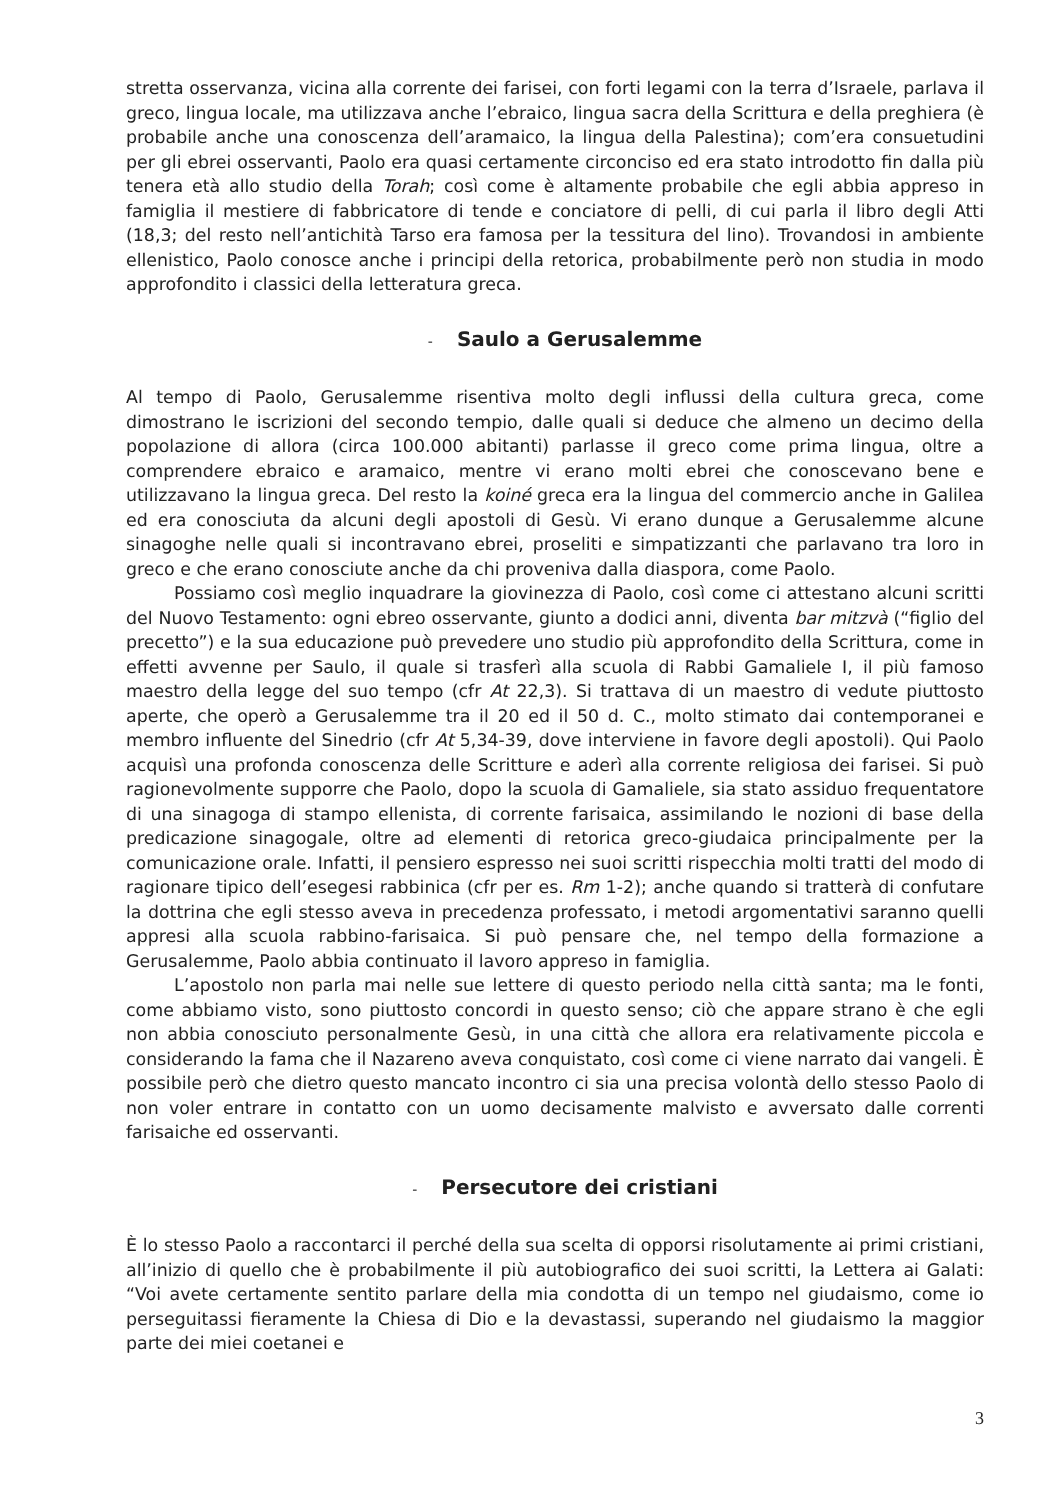stretta osservanza, vicina alla corrente dei farisei, con forti legami con la terra d’Israele, parlava il greco, lingua locale, ma utilizzava anche l’ebraico, lingua sacra della Scrittura e della preghiera (è probabile anche una conoscenza dell’aramaico, la lingua della Palestina); com’era consuetudini per gli ebrei osservanti, Paolo era quasi certamente circonciso ed era stato introdotto fin dalla più tenera età allo studio della Torah; così come è altamente probabile che egli abbia appreso in famiglia il mestiere di fabbricatore di tende e conciatore di pelli, di cui parla il libro degli Atti (18,3; del resto nell’antichità Tarso era famosa per la tessitura del lino). Trovandosi in ambiente ellenistico, Paolo conosce anche i principi della retorica, probabilmente però non studia in modo approfondito i classici della letteratura greca.
- Saulo a Gerusalemme
Al tempo di Paolo, Gerusalemme risentiva molto degli influssi della cultura greca, come dimostrano le iscrizioni del secondo tempio, dalle quali si deduce che almeno un decimo della popolazione di allora (circa 100.000 abitanti) parlasse il greco come prima lingua, oltre a comprendere ebraico e aramaico, mentre vi erano molti ebrei che conoscevano bene e utilizzavano la lingua greca. Del resto la koiné greca era la lingua del commercio anche in Galilea ed era conosciuta da alcuni degli apostoli di Gesù. Vi erano dunque a Gerusalemme alcune sinagoghe nelle quali si incontravano ebrei, proseliti e simpatizzanti che parlavano tra loro in greco e che erano conosciute anche da chi proveniva dalla diaspora, come Paolo.
Possiamo così meglio inquadrare la giovinezza di Paolo, così come ci attestano alcuni scritti del Nuovo Testamento: ogni ebreo osservante, giunto a dodici anni, diventa bar mitzvà (“figlio del precetto”) e la sua educazione può prevedere uno studio più approfondito della Scrittura, come in effetti avvenne per Saulo, il quale si trasferì alla scuola di Rabbi Gamaliele I, il più famoso maestro della legge del suo tempo (cfr At 22,3). Si trattava di un maestro di vedute piuttosto aperte, che operò a Gerusalemme tra il 20 ed il 50 d. C., molto stimato dai contemporanei e membro influente del Sinedrio (cfr At 5,34-39, dove interviene in favore degli apostoli). Qui Paolo acquisì una profonda conoscenza delle Scritture e aderì alla corrente religiosa dei farisei. Si può ragionevolmente supporre che Paolo, dopo la scuola di Gamaliele, sia stato assiduo frequentatore di una sinagoga di stampo ellenista, di corrente farisaica, assimilando le nozioni di base della predicazione sinagogale, oltre ad elementi di retorica greco-giudaica principalmente per la comunicazione orale. Infatti, il pensiero espresso nei suoi scritti rispecchia molti tratti del modo di ragionare tipico dell’esegesi rabbinica (cfr per es. Rm 1-2); anche quando si tratterà di confutare la dottrina che egli stesso aveva in precedenza professato, i metodi argomentativi saranno quelli appresi alla scuola rabbino-farisaica. Si può pensare che, nel tempo della formazione a Gerusalemme, Paolo abbia continuato il lavoro appreso in famiglia.
L’apostolo non parla mai nelle sue lettere di questo periodo nella città santa; ma le fonti, come abbiamo visto, sono piuttosto concordi in questo senso; ciò che appare strano è che egli non abbia conosciuto personalmente Gesù, in una città che allora era relativamente piccola e considerando la fama che il Nazareno aveva conquistato, così come ci viene narrato dai vangeli. È possibile però che dietro questo mancato incontro ci sia una precisa volontà dello stesso Paolo di non voler entrare in contatto con un uomo decisamente malvisto e avversato dalle correnti farisaiche ed osservanti.
- Persecutore dei cristiani
È lo stesso Paolo a raccontarci il perché della sua scelta di opporsi risolutamente ai primi cristiani, all’inizio di quello che è probabilmente il più autobiografico dei suoi scritti, la Lettera ai Galati: “Voi avete certamente sentito parlare della mia condotta di un tempo nel giudaismo, come io perseguitassi fieramente la Chiesa di Dio e la devastassi, superando nel giudaismo la maggior parte dei miei coetanei e
3